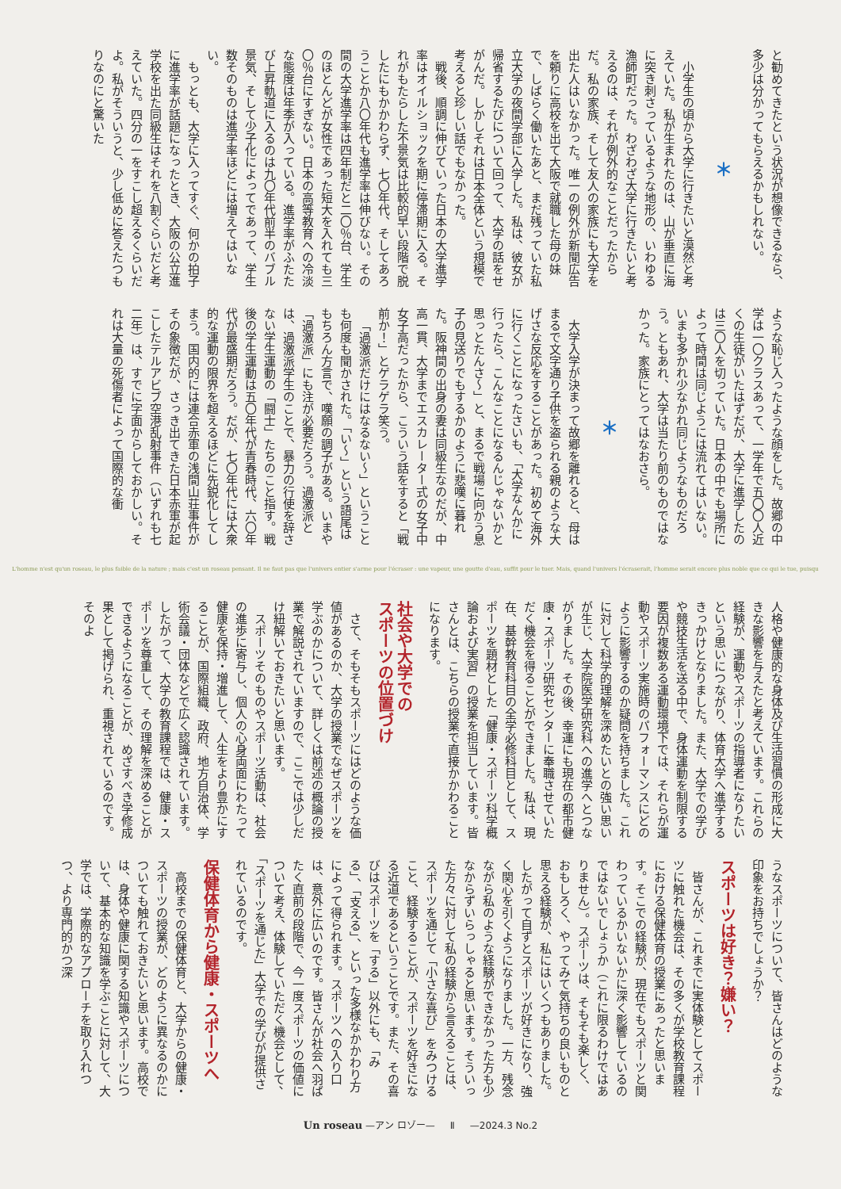と勧めてきたという状況が想像できるなら、
多少は分かってもらえるかもしれない。
＊
小学生の頃から大学に行きたいと漠然と考えていた。私が生まれたのは、山が垂直に海に突き刺さっているような地形の、いわゆる漁師町だった。わざわざ大学に行きたいと考えるのは、それが例外的なことだったからだ。私の家族、そして友人の家族にも大学を出た人はいなかった。唯一の例外が新聞広告を頼りに高校を出て大阪で就職した母の妹で、しばらく働いたあと、まだ残っていた私立大学の夜間学部に入学した。私は、彼女が帰省するたびについて回って、大学の話をせがんだ。しかしそれは日本全体という規模で考えると珍しい話でもなかった。
戦後、順調に伸びていった日本の大学進学率はオイルショックを期に停滞期に入る。それがもたらした不景気は比較的早い段階で脱したにもかかわらず、七〇年代、そしてあろうことか八〇年代も進学率は伸びない。その間の大学進学率は四年制だと二〇％台、学生のほとんどが女性であった短大を入れても三〇％台にすぎない。日本の高等教育への冷淡な態度は年季が入っている。進学率がふたたび上昇軌道に入るのは九〇年代前半のバブル景気、そして少子化によってであって、学生数そのものは進学率ほどには増えてはいない。
もっとも、大学に入ってすぐ、何かの拍子に進学率が話題になったとき、大阪の公立進学校を出た同級生はそれを八割ぐらいだと考えていた。四分の一をすこし超えるくらいだよ。私がそういうと、少し低めに答えたつもりなのにと驚いた
ような恥じ入ったような顔をした。故郷の中学は一〇クラスあって、一学年で五〇〇人近くの生徒がいたはずだが、大学に進学したのは三〇人を切っていた。日本の中でも場所によって時間は同じようには流れてはいない。いまも多かれ少なかれ同じようなものだろう。ともあれ、大学は当たり前のものではなかった。家族にとってはなおさら。
＊
大学入学が決まって故郷を離れると、母はまるで文字通り子供を盗られる親のような大げさな反応をすることがあった。初めて海外に行くことになったさいも、「大学なんかに行ったら、こんなことになるんじゃないかと思っとたんさ〜」と、まるで戦場に向かう息子の見送りでもするかのように悲嘆に暮れた。阪神間の出身の妻は同級生なのだが、中高一貫、大学までエスカレーター式の女子中女子高だったから、こういう話をすると「戦前か！」とゲラゲラ笑う。
「過激派だけにはなるない〜」ということも何度も聞かされた。「い〜」という語尾はもちろん方言で、嘆願の調子がある。いまや「過激派」にも注が必要だろう。過激派とは、過激派学生のことで、暴力の行使を辞さない学生運動の「闘士」たちのこと指す。戦後の学生運動は五〇年代が青春時代、六〇年代が最盛期だろう。だが、七〇年代には大衆的な運動の限界を超えるほどに先鋭化してしまう。国内的には連合赤軍の浅間山荘事件がその象徴だが、さっき出てきた日本赤軍が起こしたテルアビブ空港乱射事件（いずれも七二年）は、すでに字面からしておかしい。それは大量の死傷者によって国際的な衝
L'homme n'est qu'un roseau, le plus faible de la nature ; mais c'est un roseau pensant. Il ne faut pas que l'univers entier s'arme pour l'écraser : une vapeur, une goutte d'eau, suffit pour le tuer. Mais, quand l'univers l'écraserait, l'homme serait encore plus noble que ce qui le tue, puisqu
人格や健康的な身体及び生活習慣の形成に大きな影響を与えたと考えています。これらの経験が、運動やスポーツの指導者になりたいという思いにつながり、体育大学へ進学するきっかけとなりました。また、大学での学びや競技生活を送る中で、身体運動を制限する要因が複数ある運動環境下では、それらが運動やスポーツ実施時のパフォーマンスにどのように影響するのか疑問を持ちました。これに対して科学的理解を深めたいとの強い思いが生じ、大学院医学研究科への進学へとつながりました。その後、幸運にも現在の都市健康・スポーツ研究センターに奉職させていただく機会を得ることができました。私は、現在、基幹教育科目の全学必修科目として、スポーツを題材とした「健康・スポーツ科学概論および実習」の授業を担当しています。皆さんとは、こちらの授業で直接かかわることになります。
社会や大学での
スポーツの位置づけ
さて、そもそもスポーツにはどのような価値があるのか、大学の授業でなぜスポーツを学ぶのかについて、詳しくは前述の概論の授業で解説されていますので、ここでは少しだけ紐解いておきたいと思います。
スポーツそのものやスポーツ活動は、社会の進歩に寄与し、個人の心身両面にわたって健康を保持・増進して、人生をより豊かにすることが、国際組織、政府、地方自治体、学術会議・団体などで広く認識されています。したがって、大学の教育課程では、健康・スポーツを尊重して、その理解を深めることができるようになることが、めざすべき学修成果として掲げられ、重視されているのです。そのよ
うなスポーツについて、皆さんはどのような印象をお持ちでしょうか？
スポーツは好き？嫌い？
皆さんが、これまでに実体験としてスポーツに触れた機会は、その多くが学校教育課程における保健体育の授業にあったと思います。そこでの経験が、現在でもスポーツと関わっているかいないかに深く影響しているのではないでしょうか（これに限るわけではありません）。スポーツは、そもそも楽しく、おもしろく、やってみて気持ちの良いものと思える経験が、私にはいくつもありました。したがって自ずとスポーツが好きになり、強く関心を引くようになりました。一方、残念ながら私のような経験ができなかった方も少なからずいらっしゃると思います。そういった方々に対して私の経験から言えることは、スポーツを通じて「小さな喜び」をみつけること、経験することが、スポーツを好きになる近道であるということです。また、その喜びはスポーツを「する」以外にも、「みる」、「支える」、といった多様なかかわり方によって得られます。スポーツへの入り口は、意外に広いのです。皆さんが社会へ羽ばたく直前の段階で、今一度スポーツの価値について考え、体験していただく機会として、「スポーツを通じた」大学での学びが提供されているのです。
保健体育から健康・スポーツへ
高校までの保健体育と、大学からの健康・スポーツの授業が、どのように異なるのかについても触れておきたいと思います。高校では、身体や健康に関する知識やスポーツについて、基本的な知識を学ぶことに対して、大学では、学際的なアプローチを取り入れつつ、より専門的かつ深
Un roseau —アン ロゾー— Ⅱ —2024.3 No.2